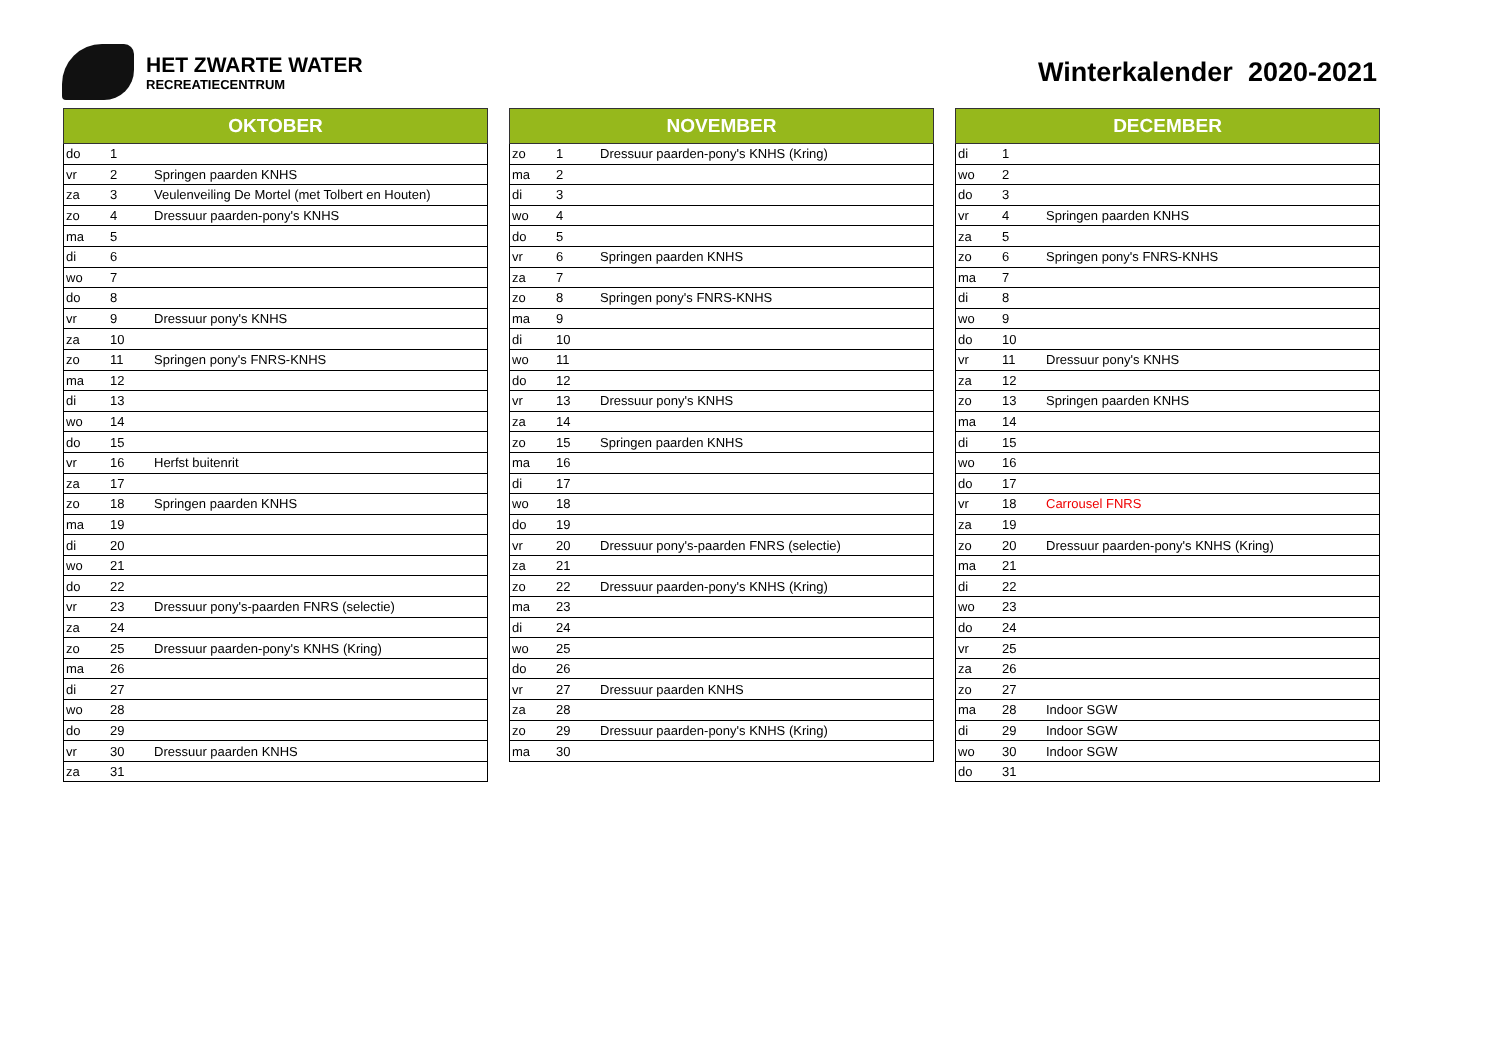HET ZWARTE WATER
RECREATIECENTRUM
Winterkalender 2020-2021
| OKTOBER | | |
| --- | --- | --- |
| do | 1 | |
| vr | 2 | Springen paarden KNHS |
| za | 3 | Veulenveiling De Mortel (met Tolbert en Houten) |
| zo | 4 | Dressuur paarden-pony's KNHS |
| ma | 5 | |
| di | 6 | |
| wo | 7 | |
| do | 8 | |
| vr | 9 | Dressuur pony's KNHS |
| za | 10 | |
| zo | 11 | Springen pony's FNRS-KNHS |
| ma | 12 | |
| di | 13 | |
| wo | 14 | |
| do | 15 | |
| vr | 16 | Herfst buitenrit |
| za | 17 | |
| zo | 18 | Springen paarden KNHS |
| ma | 19 | |
| di | 20 | |
| wo | 21 | |
| do | 22 | |
| vr | 23 | Dressuur pony's-paarden FNRS (selectie) |
| za | 24 | |
| zo | 25 | Dressuur paarden-pony's KNHS (Kring) |
| ma | 26 | |
| di | 27 | |
| wo | 28 | |
| do | 29 | |
| vr | 30 | Dressuur paarden KNHS |
| za | 31 | |
| NOVEMBER | | |
| --- | --- | --- |
| zo | 1 | Dressuur paarden-pony's KNHS (Kring) |
| ma | 2 | |
| di | 3 | |
| wo | 4 | |
| do | 5 | |
| vr | 6 | Springen paarden KNHS |
| za | 7 | |
| zo | 8 | Springen pony's FNRS-KNHS |
| ma | 9 | |
| di | 10 | |
| wo | 11 | |
| do | 12 | |
| vr | 13 | Dressuur pony's KNHS |
| za | 14 | |
| zo | 15 | Springen paarden KNHS |
| ma | 16 | |
| di | 17 | |
| wo | 18 | |
| do | 19 | |
| vr | 20 | Dressuur pony's-paarden FNRS (selectie) |
| za | 21 | |
| zo | 22 | Dressuur paarden-pony's KNHS (Kring) |
| ma | 23 | |
| di | 24 | |
| wo | 25 | |
| do | 26 | |
| vr | 27 | Dressuur paarden KNHS |
| za | 28 | |
| zo | 29 | Dressuur paarden-pony's KNHS (Kring) |
| ma | 30 | |
| DECEMBER | | |
| --- | --- | --- |
| di | 1 | |
| wo | 2 | |
| do | 3 | |
| vr | 4 | Springen paarden KNHS |
| za | 5 | |
| zo | 6 | Springen pony's FNRS-KNHS |
| ma | 7 | |
| di | 8 | |
| wo | 9 | |
| do | 10 | |
| vr | 11 | Dressuur pony's KNHS |
| za | 12 | |
| zo | 13 | Springen paarden KNHS |
| ma | 14 | |
| di | 15 | |
| wo | 16 | |
| do | 17 | |
| vr | 18 | Carrousel FNRS |
| za | 19 | |
| zo | 20 | Dressuur paarden-pony's KNHS (Kring) |
| ma | 21 | |
| di | 22 | |
| wo | 23 | |
| do | 24 | |
| vr | 25 | |
| za | 26 | |
| zo | 27 | |
| ma | 28 | Indoor SGW |
| di | 29 | Indoor SGW |
| wo | 30 | Indoor SGW |
| do | 31 | |